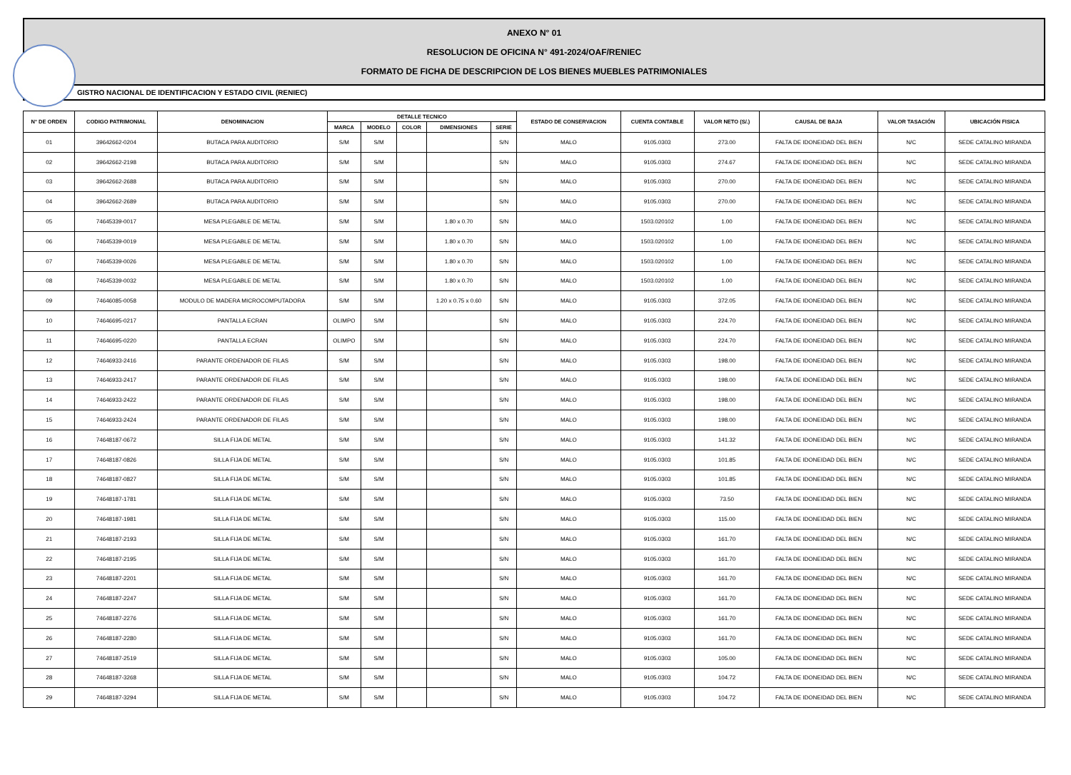ANEXO N° 01
RESOLUCION DE OFICINA N° 491-2024/OAF/RENIEC
FORMATO DE FICHA DE DESCRIPCION DE LOS BIENES MUEBLES PATRIMONIALES
GISTRO NACIONAL DE IDENTIFICACION Y ESTADO CIVIL (RENIEC)
| N° DE ORDEN | CODIGO PATRIMONIAL | DENOMINACION | DETALLE TECNICO | | | | | ESTADO DE CONSERVACION | CUENTA CONTABLE | VALOR NETO (S/.) | CAUSAL DE BAJA | VALOR TASACIÓN | UBICACIÓN FISICA |
| --- | --- | --- | --- | --- | --- | --- | --- | --- | --- | --- | --- | --- | --- |
| | | | MARCA | MODELO | COLOR | DIMENSIONES | SERIE | | | | | | |
| 01 | 39642662-0204 | BUTACA PARA AUDITORIO | S/M | S/M | | | S/N | MALO | 9105.0303 | 273.00 | FALTA DE IDONEIDAD DEL BIEN | N/C | SEDE CATALINO MIRANDA |
| 02 | 39642662-2198 | BUTACA PARA AUDITORIO | S/M | S/M | | | S/N | MALO | 9105.0303 | 274.67 | FALTA DE IDONEIDAD DEL BIEN | N/C | SEDE CATALINO MIRANDA |
| 03 | 39642662-2688 | BUTACA PARA AUDITORIO | S/M | S/M | | | S/N | MALO | 9105.0303 | 270.00 | FALTA DE IDONEIDAD DEL BIEN | N/C | SEDE CATALINO MIRANDA |
| 04 | 39642662-2689 | BUTACA PARA AUDITORIO | S/M | S/M | | | S/N | MALO | 9105.0303 | 270.00 | FALTA DE IDONEIDAD DEL BIEN | N/C | SEDE CATALINO MIRANDA |
| 05 | 74645339-0017 | MESA PLEGABLE DE METAL | S/M | S/M | | 1.80 x 0.70 | S/N | MALO | 1503.020102 | 1.00 | FALTA DE IDONEIDAD DEL BIEN | N/C | SEDE CATALINO MIRANDA |
| 06 | 74645339-0019 | MESA PLEGABLE DE METAL | S/M | S/M | | 1.80 x 0.70 | S/N | MALO | 1503.020102 | 1.00 | FALTA DE IDONEIDAD DEL BIEN | N/C | SEDE CATALINO MIRANDA |
| 07 | 74645339-0026 | MESA PLEGABLE DE METAL | S/M | S/M | | 1.80 x 0.70 | S/N | MALO | 1503.020102 | 1.00 | FALTA DE IDONEIDAD DEL BIEN | N/C | SEDE CATALINO MIRANDA |
| 08 | 74645339-0032 | MESA PLEGABLE DE METAL | S/M | S/M | | 1.80 x 0.70 | S/N | MALO | 1503.020102 | 1.00 | FALTA DE IDONEIDAD DEL BIEN | N/C | SEDE CATALINO MIRANDA |
| 09 | 74646085-0058 | MODULO DE MADERA MICROCOMPUTADORA | S/M | S/M | | 1.20 x 0.75 x 0.60 | S/N | MALO | 9105.0303 | 372.05 | FALTA DE IDONEIDAD DEL BIEN | N/C | SEDE CATALINO MIRANDA |
| 10 | 74646695-0217 | PANTALLA ECRAN | OLIMPO | S/M | | | S/N | MALO | 9105.0303 | 224.70 | FALTA DE IDONEIDAD DEL BIEN | N/C | SEDE CATALINO MIRANDA |
| 11 | 74646695-0220 | PANTALLA ECRAN | OLIMPO | S/M | | | S/N | MALO | 9105.0303 | 224.70 | FALTA DE IDONEIDAD DEL BIEN | N/C | SEDE CATALINO MIRANDA |
| 12 | 74646933-2416 | PARANTE ORDENADOR DE FILAS | S/M | S/M | | | S/N | MALO | 9105.0303 | 198.00 | FALTA DE IDONEIDAD DEL BIEN | N/C | SEDE CATALINO MIRANDA |
| 13 | 74646933-2417 | PARANTE ORDENADOR DE FILAS | S/M | S/M | | | S/N | MALO | 9105.0303 | 198.00 | FALTA DE IDONEIDAD DEL BIEN | N/C | SEDE CATALINO MIRANDA |
| 14 | 74646933-2422 | PARANTE ORDENADOR DE FILAS | S/M | S/M | | | S/N | MALO | 9105.0303 | 198.00 | FALTA DE IDONEIDAD DEL BIEN | N/C | SEDE CATALINO MIRANDA |
| 15 | 74646933-2424 | PARANTE ORDENADOR DE FILAS | S/M | S/M | | | S/N | MALO | 9105.0303 | 198.00 | FALTA DE IDONEIDAD DEL BIEN | N/C | SEDE CATALINO MIRANDA |
| 16 | 74648187-0672 | SILLA FIJA DE METAL | S/M | S/M | | | S/N | MALO | 9105.0303 | 141.32 | FALTA DE IDONEIDAD DEL BIEN | N/C | SEDE CATALINO MIRANDA |
| 17 | 74648187-0826 | SILLA FIJA DE METAL | S/M | S/M | | | S/N | MALO | 9105.0303 | 101.85 | FALTA DE IDONEIDAD DEL BIEN | N/C | SEDE CATALINO MIRANDA |
| 18 | 74648187-0827 | SILLA FIJA DE METAL | S/M | S/M | | | S/N | MALO | 9105.0303 | 101.85 | FALTA DE IDONEIDAD DEL BIEN | N/C | SEDE CATALINO MIRANDA |
| 19 | 74648187-1781 | SILLA FIJA DE METAL | S/M | S/M | | | S/N | MALO | 9105.0303 | 73.50 | FALTA DE IDONEIDAD DEL BIEN | N/C | SEDE CATALINO MIRANDA |
| 20 | 74648187-1981 | SILLA FIJA DE METAL | S/M | S/M | | | S/N | MALO | 9105.0303 | 115.00 | FALTA DE IDONEIDAD DEL BIEN | N/C | SEDE CATALINO MIRANDA |
| 21 | 74648187-2193 | SILLA FIJA DE METAL | S/M | S/M | | | S/N | MALO | 9105.0303 | 161.70 | FALTA DE IDONEIDAD DEL BIEN | N/C | SEDE CATALINO MIRANDA |
| 22 | 74648187-2195 | SILLA FIJA DE METAL | S/M | S/M | | | S/N | MALO | 9105.0303 | 161.70 | FALTA DE IDONEIDAD DEL BIEN | N/C | SEDE CATALINO MIRANDA |
| 23 | 74648187-2201 | SILLA FIJA DE METAL | S/M | S/M | | | S/N | MALO | 9105.0303 | 161.70 | FALTA DE IDONEIDAD DEL BIEN | N/C | SEDE CATALINO MIRANDA |
| 24 | 74648187-2247 | SILLA FIJA DE METAL | S/M | S/M | | | S/N | MALO | 9105.0303 | 161.70 | FALTA DE IDONEIDAD DEL BIEN | N/C | SEDE CATALINO MIRANDA |
| 25 | 74648187-2276 | SILLA FIJA DE METAL | S/M | S/M | | | S/N | MALO | 9105.0303 | 161.70 | FALTA DE IDONEIDAD DEL BIEN | N/C | SEDE CATALINO MIRANDA |
| 26 | 74648187-2280 | SILLA FIJA DE METAL | S/M | S/M | | | S/N | MALO | 9105.0303 | 161.70 | FALTA DE IDONEIDAD DEL BIEN | N/C | SEDE CATALINO MIRANDA |
| 27 | 74648187-2519 | SILLA FIJA DE METAL | S/M | S/M | | | S/N | MALO | 9105.0303 | 105.00 | FALTA DE IDONEIDAD DEL BIEN | N/C | SEDE CATALINO MIRANDA |
| 28 | 74648187-3268 | SILLA FIJA DE METAL | S/M | S/M | | | S/N | MALO | 9105.0303 | 104.72 | FALTA DE IDONEIDAD DEL BIEN | N/C | SEDE CATALINO MIRANDA |
| 29 | 74648187-3294 | SILLA FIJA DE METAL | S/M | S/M | | | S/N | MALO | 9105.0303 | 104.72 | FALTA DE IDONEIDAD DEL BIEN | N/C | SEDE CATALINO MIRANDA |